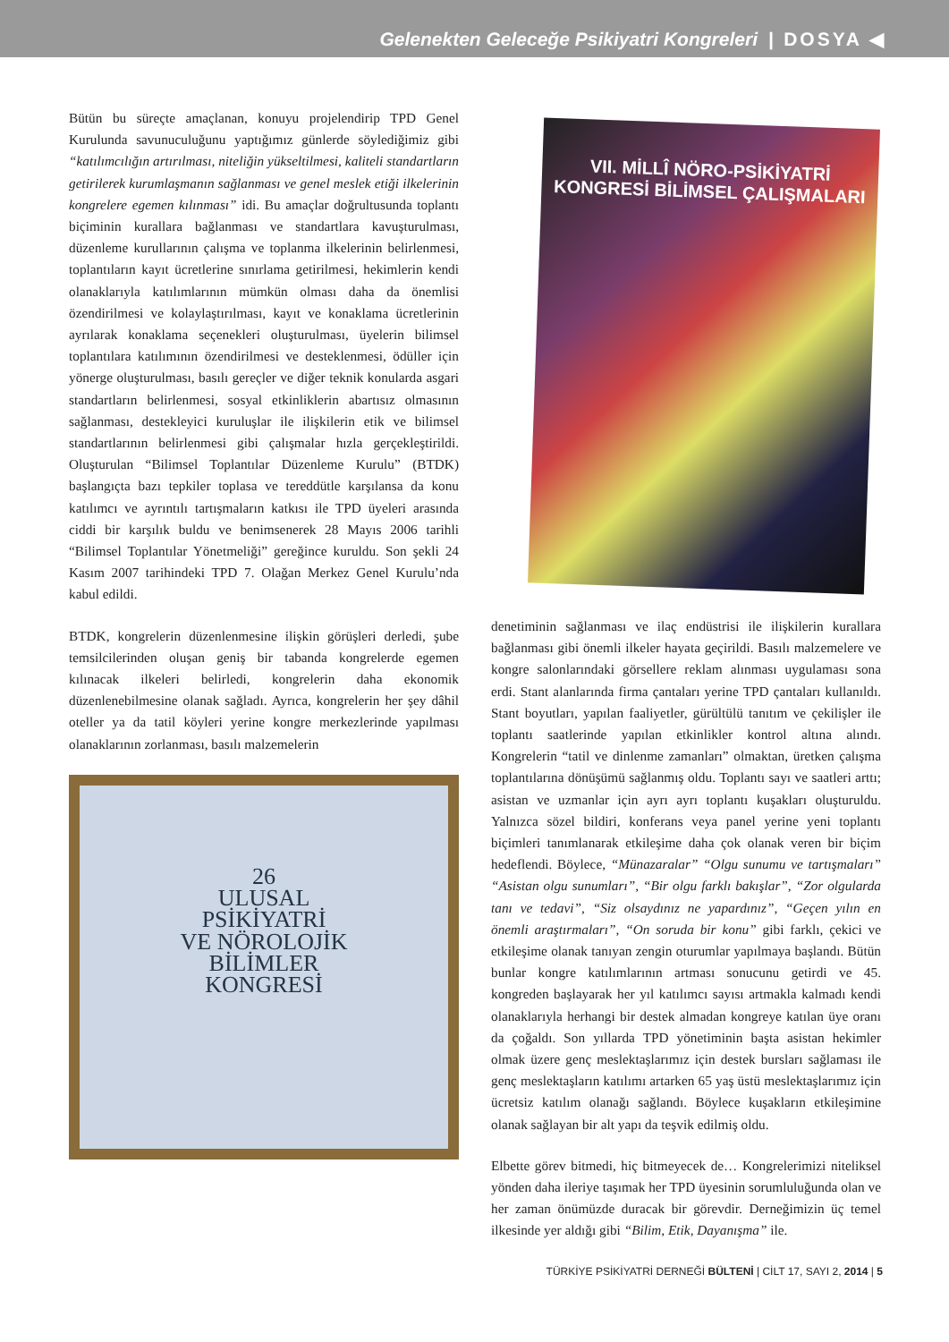Gelenekten Geleceğe Psikiyatri Kongreleri | DOSYA ◀
Bütün bu süreçte amaçlanan, konuyu projelendirip TPD Genel Kurulunda savunuculuğunu yaptığımız günlerde söylediğimiz gibi “katılımcılığın artırılması, niteliğin yükseltilmesi, kaliteli standartların getirilerek kurumlaşmanın sağlanması ve genel meslek etiği ilkelerinin kongrelere egemen kılınması” idi. Bu amaçlar doğrultusunda toplantı biçiminin kurallara bağlanması ve standartlara kavuşturulması, düzenleme kurullarının çalışma ve toplanma ilkelerinin belirlenmesi, toplantıların kayıt ücretlerine sınırlama getirilmesi, hekimlerin kendi olanaklarıyla katılımlarının mümkün olması daha da önemlisi özendirilmesi ve kolaylaştırılması, kayıt ve konaklama ücretlerinin ayrılarak konaklama seçenekleri oluşturulması, üyelerin bilimsel toplantılara katılımının özendirilmesi ve desteklenmesi, ödüller için yönerge oluşturulması, basılı gereçler ve diğer teknik konularda asgari standartların belirlenmesi, sosyal etkinliklerin abartısız olmasının sağlanması, destekleyici kuruluşlar ile ilişkilerin etik ve bilimsel standartlarının belirlenmesi gibi çalışmalar hızla gerçekleştirildi. Oluşturulan “Bilimsel Toplantılar Düzenleme Kurulu” (BTDK) başlangıçta bazı tepkiler toplasa ve tereddütle karşılansa da konu katılımcı ve ayrıntılı tartışmaların katkısı ile TPD üyeleri arasında ciddi bir karşılık buldu ve benimsenerek 28 Mayıs 2006 tarihli “Bilimsel Toplantılar Yönetmeliği” gereğince kuruldu. Son şekli 24 Kasım 2007 tarihindeki TPD 7. Olağan Merkez Genel Kurulu’nda kabul edildi.
BTDK, kongrelerin düzenlenmesine ilişkin görüşleri derledi, şube temsilcilerinden oluşan geniş bir tabanda kongrelerde egemen kılınacak ilkeleri belirledi, kongrelerin daha ekonomik düzenlenebilmesine olanak sağladı. Ayrıca, kongrelerin her şey dâhil oteller ya da tatil köyleri yerine kongre merkezlerinde yapılması olanaklarının zorlanması, basılı malzemelerin
26
ULUSAL
PSİKİYATRİ
VE NÖROLOJİK
BİLİMLER
KONGRESİ
VII. MİLLÎ NÖRO-PSİKİYATRİ
KONGRESİ BİLİMSEL ÇALIŞMALARI
denetiminin sağlanması ve ilaç endüstrisi ile ilişkilerin kurallara bağlanması gibi önemli ilkeler hayata geçirildi. Basılı malzemelere ve kongre salonlarındaki görsellere reklam alınması uygulaması sona erdi. Stant alanlarında firma çantaları yerine TPD çantaları kullanıldı. Stant boyutları, yapılan faaliyetler, gürültülü tanıtım ve çekilişler ile toplantı saatlerinde yapılan etkinlikler kontrol altına alındı. Kongrelerin “tatil ve dinlenme zamanları” olmaktan, üretken çalışma toplantılarına dönüşümü sağlanmış oldu. Toplantı sayı ve saatleri arttı; asistan ve uzmanlar için ayrı ayrı toplantı kuşakları oluşturuldu. Yalnızca sözel bildiri, konferans veya panel yerine yeni toplantı biçimleri tanımlanarak etkileşime daha çok olanak veren bir biçim hedeflendi. Böylece, “Münazaralar” “Olgu sunumu ve tartışmaları” “Asistan olgu sunumları”, “Bir olgu farklı bakışlar”, “Zor olgularda tanı ve tedavi”, “Siz olsaydınız ne yapardınız”, “Geçen yılın en önemli araştırmaları”, “On soruda bir konu” gibi farklı, çekici ve etkileşime olanak tanıyan zengin oturumlar yapılmaya başlandı. Bütün bunlar kongre katılımlarının artması sonucunu getirdi ve 45. kongreden başlayarak her yıl katılımcı sayısı artmakla kalmadı kendi olanaklarıyla herhangi bir destek almadan kongreye katılan üye oranı da çoğaldı. Son yıllarda TPD yönetiminin başta asistan hekimler olmak üzere genç meslektaşlarımız için destek bursları sağlaması ile genç meslektaşların katılımı artarken 65 yaş üstü meslektaşlarımız için ücretsiz katılım olanağı sağlandı. Böylece kuşakların etkileşimine olanak sağlayan bir alt yapı da teşvik edilmiş oldu.
Elbette görev bitmedi, hiç bitmeyecek de… Kongrelerimizi niteliksel yönden daha ileriye taşımak her TPD üyesinin sorumluluğunda olan ve her zaman önümüzde duracak bir görevdir. Derneğimizin üç temel ilkesinde yer aldığı gibi “Bilim, Etik, Dayanışma” ile.
TÜRKİYE PSİKİYATRİ DERNEĞİ BÜLTENİ | CİLT 17, SAYI 2, 2014 | 5